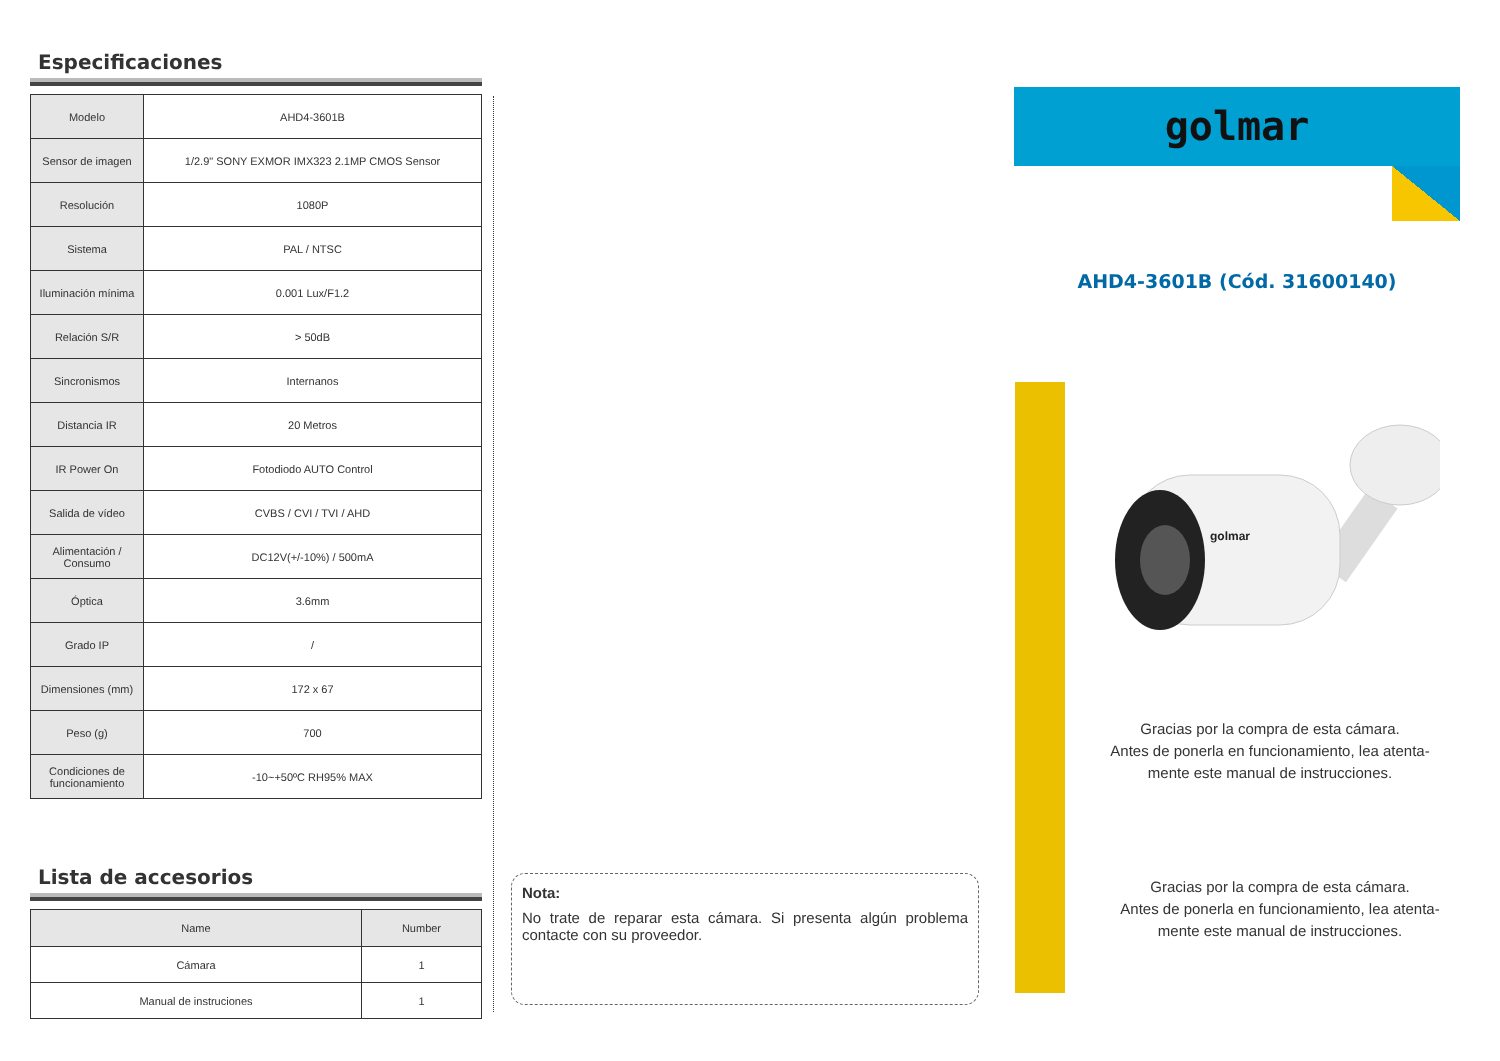Especificaciones
| Modelo | AHD4-3601B |
| Sensor de imagen | 1/2.9" SONY EXMOR IMX323 2.1MP CMOS Sensor |
| Resolución | 1080P |
| Sistema | PAL / NTSC |
| Iluminación mínima | 0.001 Lux/F1.2 |
| Relación S/R | > 50dB |
| Sincronismos | Internanos |
| Distancia IR | 20 Metros |
| IR Power On | Fotodiodo AUTO Control |
| Salida de vídeo | CVBS / CVI / TVI / AHD |
| Alimentación / Consumo | DC12V(+/-10%) / 500mA |
| Óptica | 3.6mm |
| Grado IP | / |
| Dimensiones (mm) | 172 x 67 |
| Peso (g) | 700 |
| Condiciones de funcionamiento | -10~+50ºC RH95% MAX |
Lista de accesorios
| Name | Number |
| --- | --- |
| Cámara | 1 |
| Manual de instruciones | 1 |
Nota:
No trate de reparar esta cámara. Si presenta algún problema contacte con su proveedor.
golmar
AHD4-3601B (Cód. 31600140)
golmar
Gracias por la compra de esta cámara.
Antes de ponerla en funcionamiento, lea atenta-
mente este manual de instrucciones.
Gracias por la compra de esta cámara.
Antes de ponerla en funcionamiento, lea atenta-
mente este manual de instrucciones.